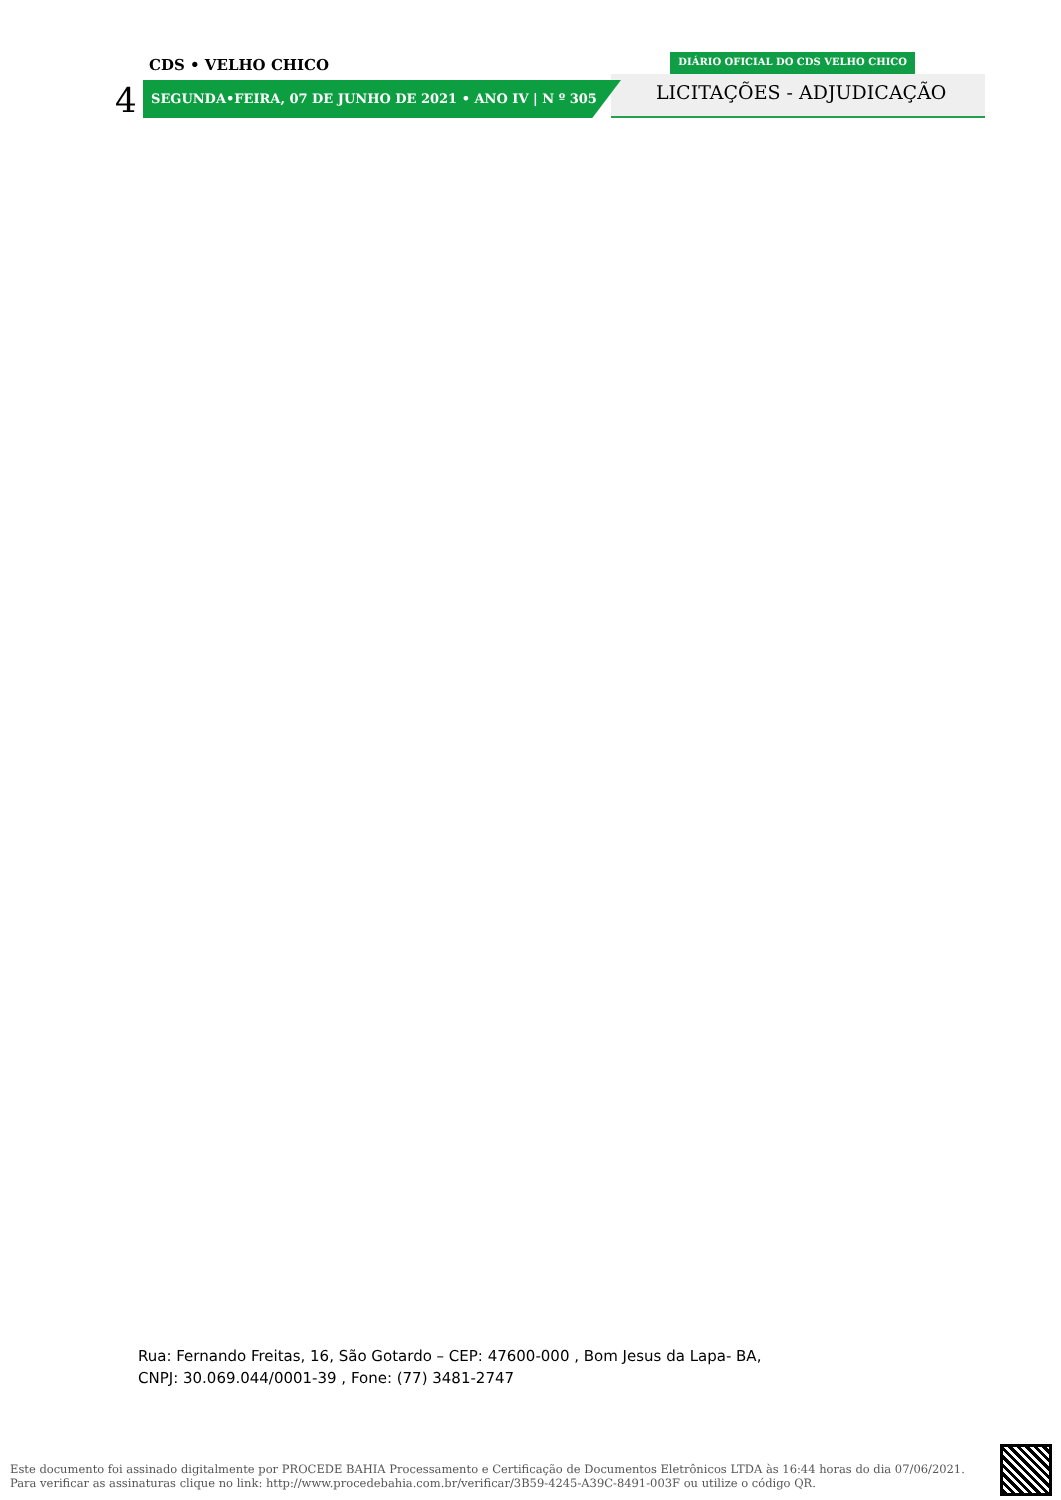CDS • VELHO CHICO
DIÁRIO OFICIAL DO CDS VELHO CHICO
4
SEGUNDA•FEIRA, 07 DE JUNHO DE 2021 • ANO IV | N º 305
LICITAÇÕES - ADJUDICAÇÃO
Rua: Fernando Freitas, 16, São Gotardo – CEP: 47600-000 , Bom Jesus da Lapa- BA,
CNPJ: 30.069.044/0001-39 , Fone: (77) 3481-2747
Este documento foi assinado digitalmente por PROCEDE BAHIA Processamento e Certificação de Documentos Eletrônicos LTDA às 16:44 horas do dia 07/06/2021.
Para verificar as assinaturas clique no link: http://www.procedebahia.com.br/verificar/3B59-4245-A39C-8491-003F ou utilize o código QR.